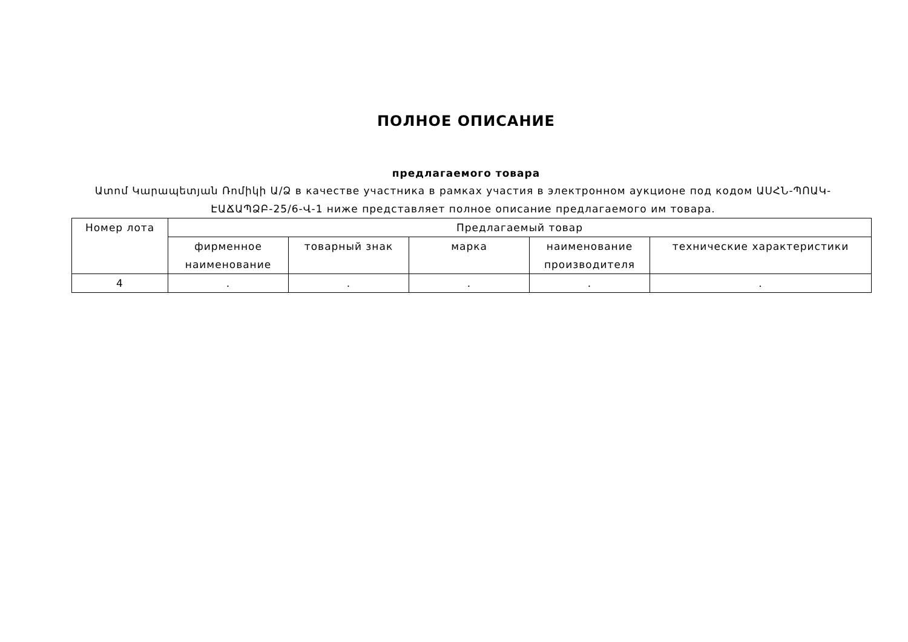ПОЛНОЕ ОПИСАНИЕ
предлагаемого товара
Ատոմ Կարապետյան Ռոմիկի Ա/Ձ в качестве участника в рамках участия в электронном аукционе под кодом ԱՍՀՆ-ՊՈԱԿ-ԷԱՃԱՊՁԲ-25/6-Վ-1 ниже представляет полное описание предлагаемого им товара.
| Номер лота | Предлагаемый товар | | | | |
| --- | --- | --- | --- | --- | --- |
| | фирменное наименование | товарный знак | марка | наименование производителя | технические характеристики |
| 4 | . | . | . | . | . |